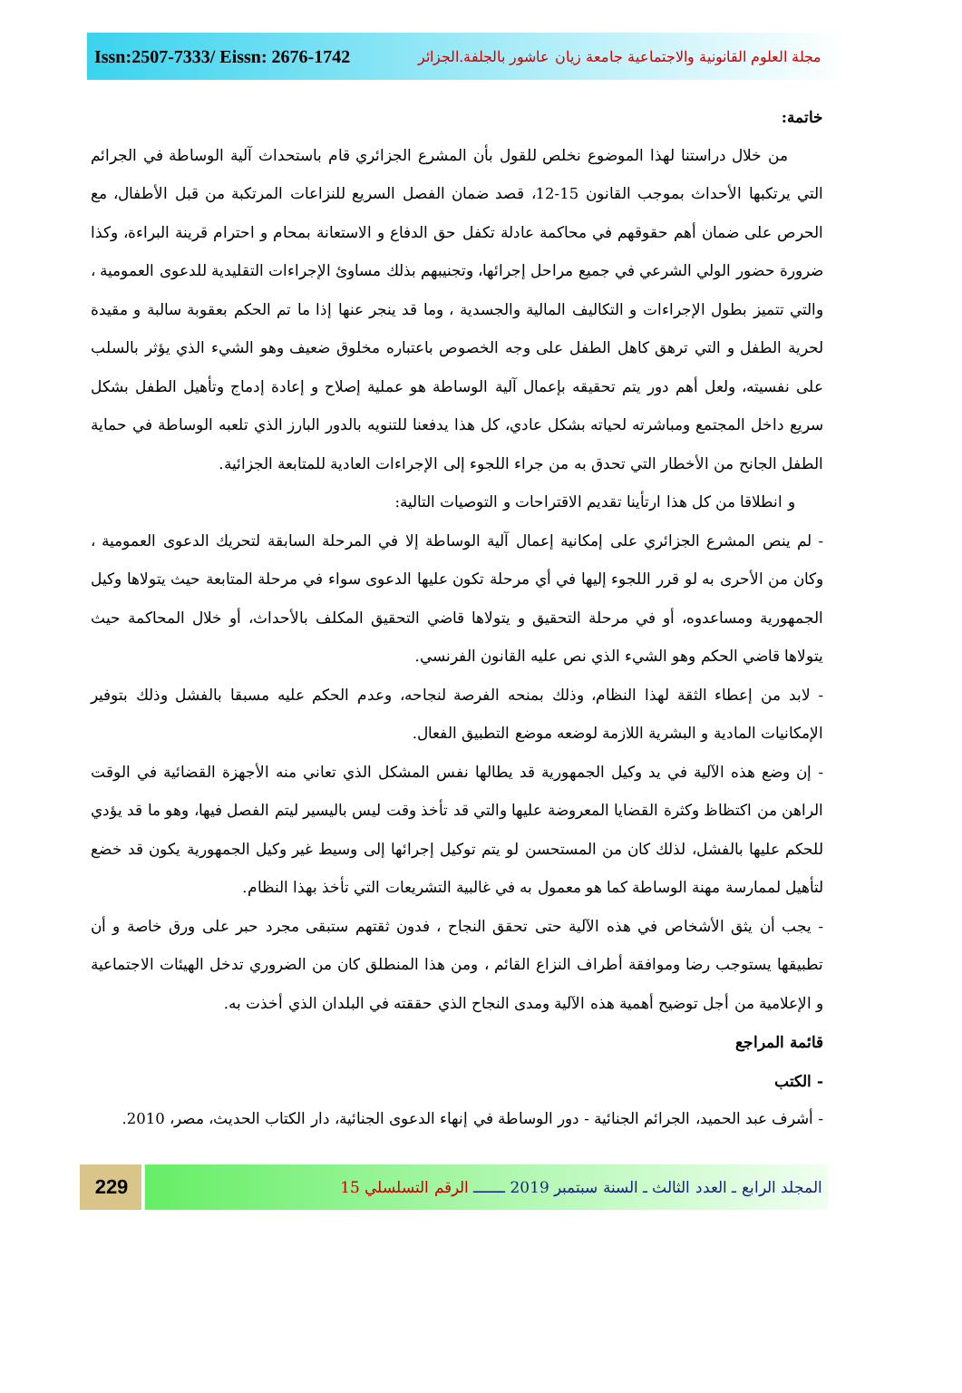Issn:2507-7333/ Eissn: 2676-1742
مجلة العلوم القانونية والاجتماعية جامعة زيان عاشور بالجلفة.الجزائر
خاتمة:
من خلال دراستنا لهذا الموضوع نخلص للقول بأن المشرع الجزائري قام باستحداث آلية الوساطة في الجرائم التي يرتكبها الأحداث بموجب القانون 15-12، قصد ضمان الفصل السريع للنزاعات المرتكبة من قبل الأطفال، مع الحرص على ضمان أهم حقوقهم في محاكمة عادلة تكفل حق الدفاع و الاستعانة بمحام و احترام قرينة البراءة، وكذا ضرورة حضور الولي الشرعي في جميع مراحل إجرائها، وتجنيبهم بذلك مساوئ الإجراءات التقليدية للدعوى العمومية ، والتي تتميز بطول الإجراءات و التكاليف المالية والجسدية ، وما قد ينجر عنها إذا ما تم الحكم بعقوبة سالبة و مقيدة لحرية الطفل و التي ترهق كاهل الطفل على وجه الخصوص باعتباره مخلوق ضعيف وهو الشيء الذي يؤثر بالسلب على نفسيته، ولعل أهم دور يتم تحقيقه بإعمال آلية الوساطة هو عملية إصلاح و إعادة إدماج وتأهيل الطفل بشكل سريع داخل المجتمع ومباشرته لحياته بشكل عادي، كل هذا يدفعنا للتنويه بالدور البارز الذي تلعبه الوساطة في حماية الطفل الجانح من الأخطار التي تحدق به من جراء اللجوء إلى الإجراءات العادية للمتابعة الجزائية.
و انطلاقا من كل هذا ارتأينا تقديم الاقتراحات و التوصيات التالية:
- لم ينص المشرع الجزائري على إمكانية إعمال آلية الوساطة إلا في المرحلة السابقة لتحريك الدعوى العمومية ، وكان من الأحرى به لو قرر اللجوء إليها في أي مرحلة تكون عليها الدعوى سواء في مرحلة المتابعة حيث يتولاها وكيل الجمهورية ومساعدوه، أو في مرحلة التحقيق و يتولاها قاضي التحقيق المكلف بالأحداث، أو خلال المحاكمة حيث يتولاها قاضي الحكم وهو الشيء الذي نص عليه القانون الفرنسي.
- لابد من إعطاء الثقة لهذا النظام، وذلك بمنحه الفرصة لنجاحه، وعدم الحكم عليه مسبقا بالفشل وذلك بتوفير الإمكانيات المادية و البشرية اللازمة لوضعه موضع التطبيق الفعال.
- إن وضع هذه الآلية في يد وكيل الجمهورية قد يطالها نفس المشكل الذي تعاني منه الأجهزة القضائية في الوقت الراهن من اكتظاظ وكثرة القضايا المعروضة عليها والتي قد تأخذ وقت ليس باليسير ليتم الفصل فيها، وهو ما قد يؤدي للحكم عليها بالفشل، لذلك كان من المستحسن لو يتم توكيل إجرائها إلى وسيط غير وكيل الجمهورية يكون قد خضع لتأهيل لممارسة مهنة الوساطة كما هو معمول به في غالبية التشريعات التي تأخذ بهذا النظام.
- يجب أن يثق الأشخاص في هذه الآلية حتى تحقق النجاح ، فدون ثقتهم ستبقى مجرد حبر على ورق خاصة و أن تطبيقها يستوجب رضا وموافقة أطراف النزاع القائم ، ومن هذا المنطلق كان من الضروري تدخل الهيئات الاجتماعية و الإعلامية من أجل توضيح أهمية هذه الآلية ومدى النجاح الذي حققته في البلدان الذي أخذت به.
قائمة المراجع
- الكتب
- أشرف عبد الحميد، الجرائم الجنائية - دور الوساطة في إنهاء الدعوى الجنائية، دار الكتاب الحديث، مصر، 2010.
229
المجلد الرابع ـ العدد الثالث ـ السنة سبتمبر 2019 ـــــــ الرقم التسلسلي 15